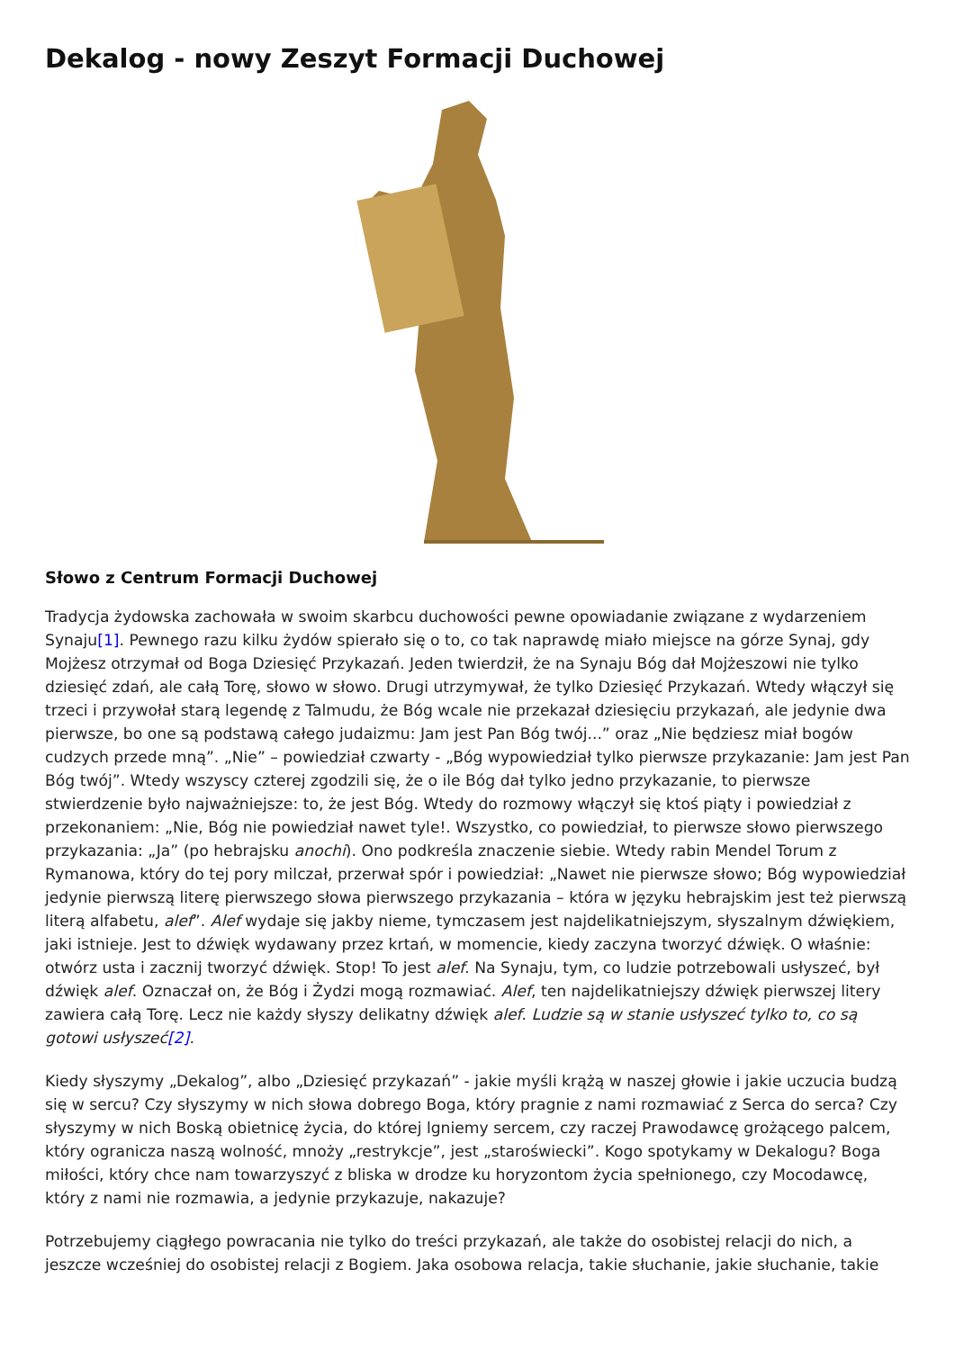Dekalog - nowy Zeszyt Formacji Duchowej
Słowo z Centrum Formacji Duchowej
Tradycja żydowska zachowała w swoim skarbcu duchowości pewne opowiadanie związane z wydarzeniem Synaju[1]. Pewnego razu kilku żydów spierało się o to, co tak naprawdę miało miejsce na górze Synaj, gdy Mojżesz otrzymał od Boga Dziesięć Przykazań. Jeden twierdził, że na Synaju Bóg dał Mojżeszowi nie tylko dziesięć zdań, ale całą Torę, słowo w słowo. Drugi utrzymywał, że tylko Dziesięć Przykazań. Wtedy włączył się trzeci i przywołał starą legendę z Talmudu, że Bóg wcale nie przekazał dziesięciu przykazań, ale jedynie dwa pierwsze, bo one są podstawą całego judaizmu: Jam jest Pan Bóg twój...” oraz „Nie będziesz miał bogów cudzych przede mną”. „Nie” – powiedział czwarty - „Bóg wypowiedział tylko pierwsze przykazanie: Jam jest Pan Bóg twój”. Wtedy wszyscy czterej zgodzili się, że o ile Bóg dał tylko jedno przykazanie, to pierwsze stwierdzenie było najważniejsze: to, że jest Bóg. Wtedy do rozmowy włączył się ktoś piąty i powiedział z przekonaniem: „Nie, Bóg nie powiedział nawet tyle!. Wszystko, co powiedział, to pierwsze słowo pierwszego przykazania: „Ja” (po hebrajsku anochi). Ono podkreśla znaczenie siebie. Wtedy rabin Mendel Torum z Rymanowa, który do tej pory milczał, przerwał spór i powiedział: „Nawet nie pierwsze słowo; Bóg wypowiedział jedynie pierwszą literę pierwszego słowa pierwszego przykazania – która w języku hebrajskim jest też pierwszą literą alfabetu, alef”. Alef wydaje się jakby nieme, tymczasem jest najdelikatniejszym, słyszalnym dźwiękiem, jaki istnieje. Jest to dźwięk wydawany przez krtań, w momencie, kiedy zaczyna tworzyć dźwięk. O właśnie: otwórz usta i zacznij tworzyć dźwięk. Stop! To jest alef. Na Synaju, tym, co ludzie potrzebowali usłyszeć, był dźwięk alef. Oznaczał on, że Bóg i Żydzi mogą rozmawiać. Alef, ten najdelikatniejszy dźwięk pierwszej litery zawiera całą Torę. Lecz nie każdy słyszy delikatny dźwięk alef. Ludzie są w stanie usłyszeć tylko to, co są gotowi usłyszeć[2].
Kiedy słyszymy „Dekalog”, albo „Dziesięć przykazań” - jakie myśli krążą w naszej głowie i jakie uczucia budzą się w sercu? Czy słyszymy w nich słowa dobrego Boga, który pragnie z nami rozmawiać z Serca do serca? Czy słyszymy w nich Boską obietnicę życia, do której lgniemy sercem, czy raczej Prawodawcę grożącego palcem, który ogranicza naszą wolność, mnoży „restrykcje”, jest „staroświecki”. Kogo spotykamy w Dekalogu? Boga miłości, który chce nam towarzyszyć z bliska w drodze ku horyzontom życia spełnionego, czy Mocodawcę, który z nami nie rozmawia, a jedynie przykazuje, nakazuje?
Potrzebujemy ciągłego powracania nie tylko do treści przykazań, ale także do osobistej relacji do nich, a jeszcze wcześniej do osobistej relacji z Bogiem. Jaka osobowa relacja, takie słuchanie, jakie słuchanie, takie